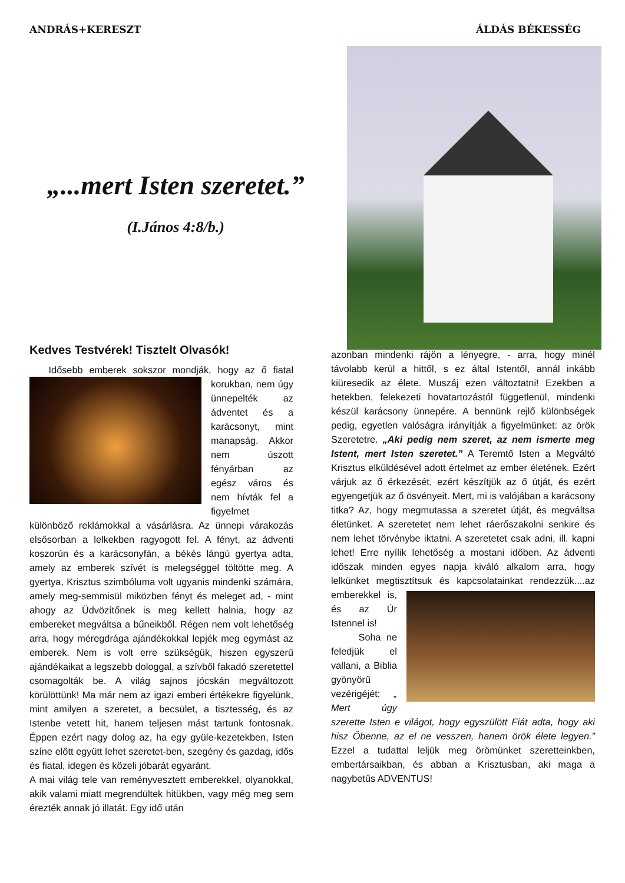ANDRÁS+KERESZT ÁLDÁS BÉKESSÉG
„...mert Isten szeretet.”
(I.János 4:8/b.)
Kedves Testvérek! Tisztelt Olvasók!
Idősebb emberek sokszor mondják, hogy az ő fiatal korukban, nem úgy ünnepelték az ádventet és a karácsonyt, mint manapság. Akkor nem úszott fényárban az egész város és nem hívták fel a figyelmet különböző reklámokkal a vásárlásra. Az ünnepi várakozás elsősorban a lelkekben ragyogott fel. A fényt, az ádventi koszorún és a karácsonyfán, a békés lángú gyertya adta, amely az emberek szívét is melegséggel töltötte meg. A gyertya, Krisztus szimbóluma volt ugyanis mindenki számára, amely meg-semmisül miközben fényt és meleget ad, - mint ahogy az Üdvözítőnek is meg kellett halnia, hogy az embereket megváltsa a bűneikből. Régen nem volt lehetőség arra, hogy méregdrága ajándékokkal lepjék meg egymást az emberek. Nem is volt erre szükségük, hiszen egyszerű ajándékaikat a legszebb dologgal, a szívből fakadó szeretettel csomagolták be. A világ sajnos jócskán megváltozott körülöttünk! Ma már nem az igazi emberi értékekre figyelünk, mint amilyen a szeretet, a becsület, a tisztesség, és az Istenbe vetett hit, hanem teljesen mást tartunk fontosnak. Éppen ezért nagy dolog az, ha egy gyüle-kezetekben, Isten színe előtt együtt lehet szeretet-ben, szegény és gazdag, idős és fiatal, idegen és közeli jóbarát egyaránt.
A mai világ tele van reményvesztett emberekkel, olyanokkal, akik valami miatt megrendültek hitükben, vagy még meg sem érezték annak jó illatát. Egy idő után
azonban mindenki rájön a lényegre, - arra, hogy minél távolabb kerül a hittől, s ez által Istentől, annál inkább kiüresedik az élete. Muszáj ezen változtatni! Ezekben a hetekben, felekezeti hovatartozástól függetlenül, mindenki készül karácsony ünnepére. A bennünk rejlő különbségek pedig, egyetlen valóságra irányítják a figyelmünket: az örök Szeretetre. „Aki pedig nem szeret, az nem ismerte meg Istent, mert Isten szeretet.” A Teremtő Isten a Megváltó Krisztus elküldésével adott értelmet az ember életének. Ezért várjuk az ő érkezését, ezért készítjük az ő útját, és ezért egyengetjük az ő ösvényeit. Mert, mi is valójában a karácsony titka? Az, hogy megmutassa a szeretet útját, és megváltsa életünket. A szeretetet nem lehet ráerőszakolni senkire és nem lehet törvénybe iktatni. A szeretetet csak adni, ill. kapni lehet! Erre nyílik lehetőség a mostani időben. Az ádventi időszak minden egyes napja kiváló alkalom arra, hogy lelkünket megtisztítsuk és kapcsolatainkat rendezzük....az emberekkel is, és az Úr Istennel is!
Soha ne feledjük el vallani, a Biblia gyönyörű vezérigéjét: „ Mert úgy szerette Isten e világot, hogy egyszülött Fiát adta, hogy aki hisz Őbenne, az el ne vesszen, hanem örök élete legyen.” Ezzel a tudattal leljük meg örömünket szeretteinkben, embertársaikban, és abban a Krisztusban, aki maga a nagybetűs ADVENTUS!